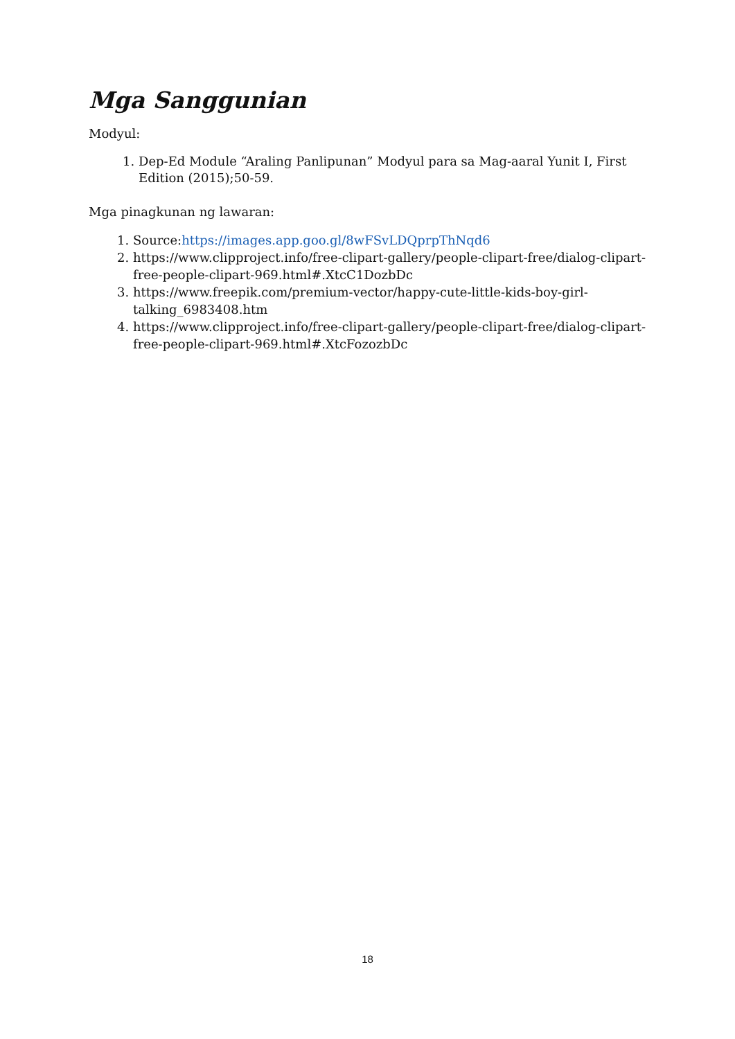Mga Sanggunian
Modyul:
1. Dep-Ed Module “Araling Panlipunan” Modyul para sa Mag-aaral Yunit I, First Edition (2015);50-59.
Mga pinagkunan ng lawaran:
1. Source:https://images.app.goo.gl/8wFSvLDQprpThNqd6
2. https://www.clipproject.info/free-clipart-gallery/people-clipart-free/dialog-clipart-free-people-clipart-969.html#.XtcC1DozbDc
3. https://www.freepik.com/premium-vector/happy-cute-little-kids-boy-girl-talking_6983408.htm
4. https://www.clipproject.info/free-clipart-gallery/people-clipart-free/dialog-clipart-free-people-clipart-969.html#.XtcFozozbDc
18